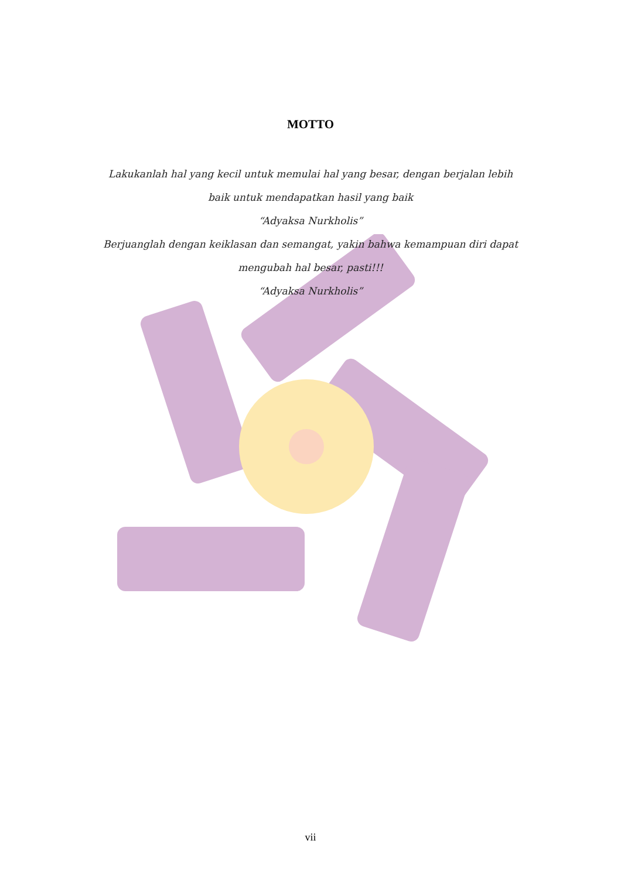MOTTO
Lakukanlah hal yang kecil untuk memulai hal yang besar, dengan berjalan lebih baik untuk mendapatkan hasil yang baik
“Adyaksa Nurkholis”
Berjuanglah dengan keiklasan dan semangat, yakin bahwa kemampuan diri dapat mengubah hal besar, pasti!!!
“Adyaksa Nurkholis”
vii